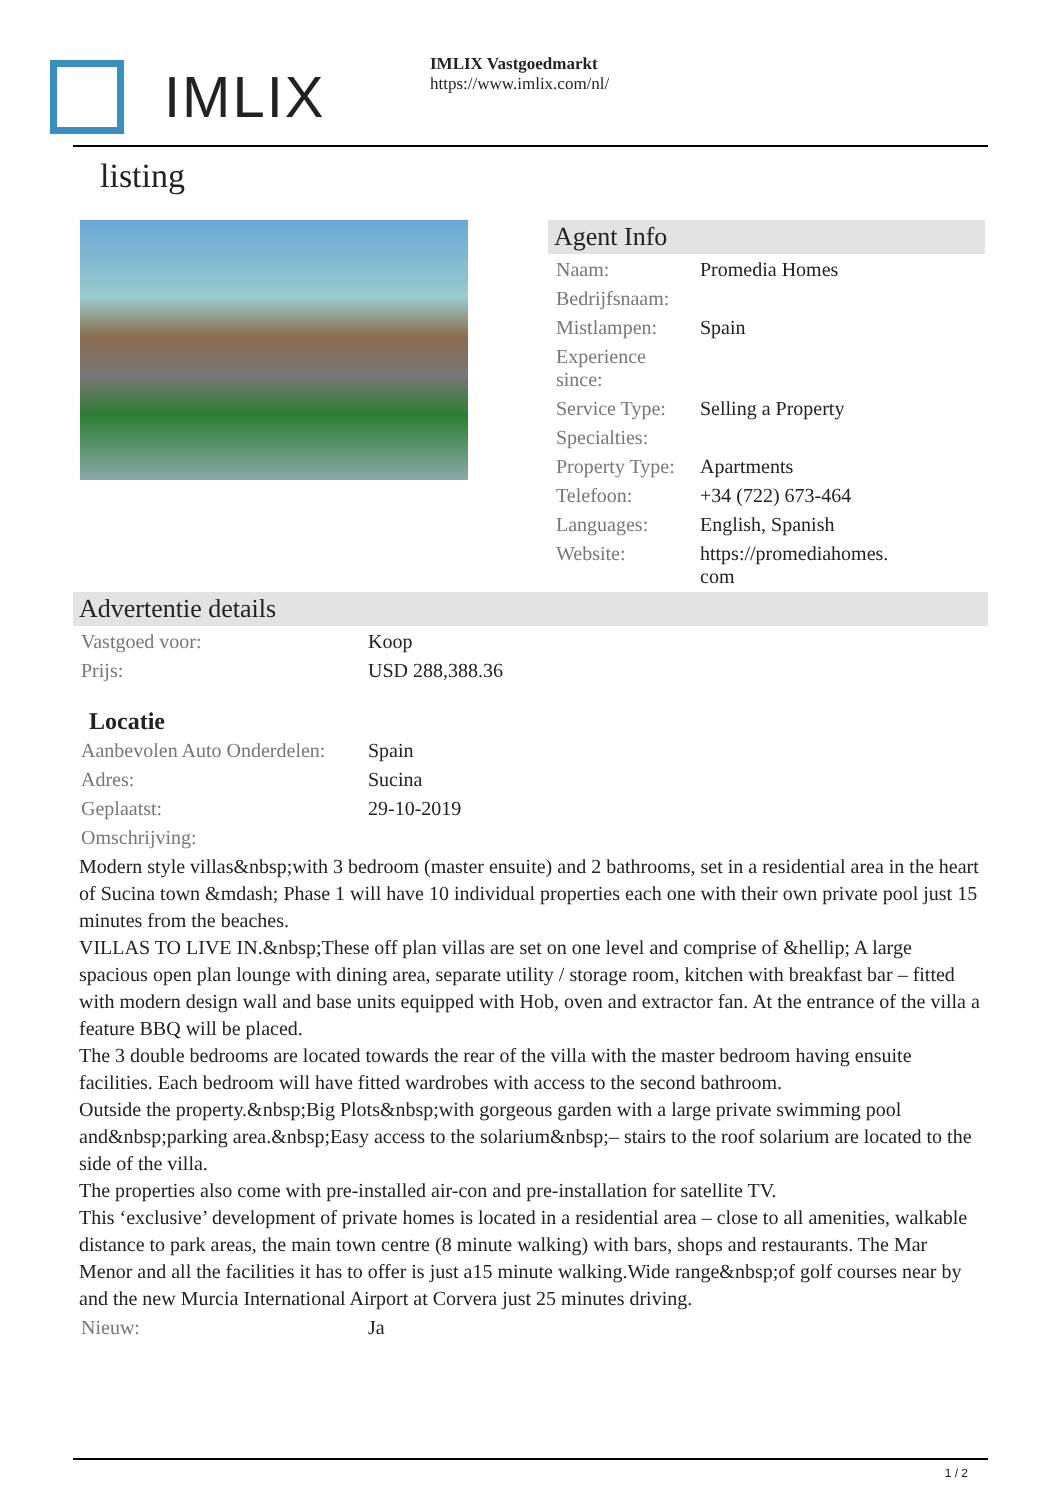IMLIX
IMLIX Vastgoedmarkt
https://www.imlix.com/nl/
listing
Agent Info
| Naam: | Promedia Homes |
| Bedrijfsnaam: | |
| Mistlampen: | Spain |
| Experience since: | |
| Service Type: | Selling a Property |
| Specialties: | |
| Property Type: | Apartments |
| Telefoon: | +34 (722) 673-464 |
| Languages: | English, Spanish |
| Website: | https://promediahomes. com |
Advertentie details
| Vastgoed voor: | Koop |
| Prijs: | USD 288,388.36 |
Locatie
| Aanbevolen Auto Onderdelen: | Spain |
| Adres: | Sucina |
| Geplaatst: | 29-10-2019 |
| Omschrijving: | |
Modern style villas&nbsp;with 3 bedroom (master ensuite) and 2 bathrooms, set in a residential area in the heart of Sucina town &mdash; Phase 1 will have 10 individual properties each one with their own private pool just 15 minutes from the beaches.
VILLAS TO LIVE IN.&nbsp;These off plan villas are set on one level and comprise of &hellip; A large spacious open plan lounge with dining area, separate utility / storage room, kitchen with breakfast bar – fitted with modern design wall and base units equipped with Hob, oven and extractor fan. At the entrance of the villa a feature BBQ will be placed.
The 3 double bedrooms are located towards the rear of the villa with the master bedroom having ensuite facilities. Each bedroom will have fitted wardrobes with access to the second bathroom.
Outside the property.&nbsp;Big Plots&nbsp;with gorgeous garden with a large private swimming pool and&nbsp;parking area.&nbsp;Easy access to the solarium&nbsp;– stairs to the roof solarium are located to the side of the villa.
The properties also come with pre-installed air-con and pre-installation for satellite TV.
This ‘exclusive’ development of private homes is located in a residential area – close to all amenities, walkable distance to park areas, the main town centre (8 minute walking) with bars, shops and restaurants. The Mar Menor and all the facilities it has to offer is just a15 minute walking.Wide range&nbsp;of golf courses near by and the new Murcia International Airport at Corvera just 25 minutes driving.
| Nieuw: | Ja |
1 / 2